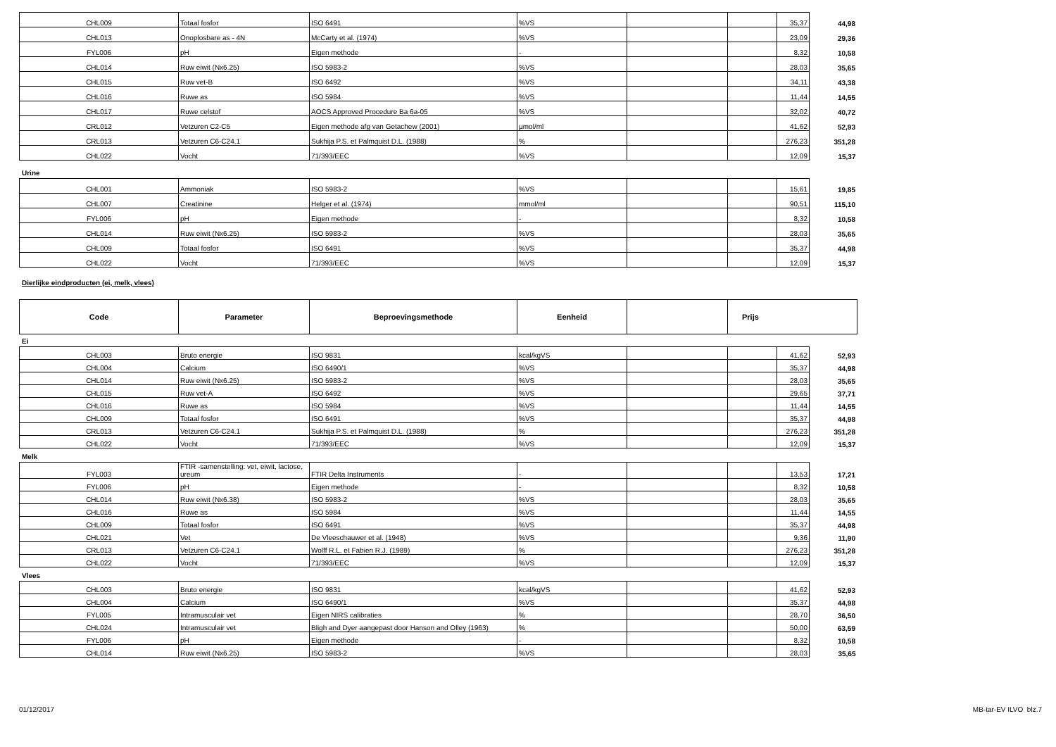| CHL009 | Totaal fosfor | ISO 6491 | %VS | | | 35,37 | 44,98 |
| CHL013 | Onoplosbare as - 4N | McCarty et al. (1974) | %VS | | | 23,09 | 29,36 |
| FYL006 | pH | Eigen methode | - | | | 8,32 | 10,58 |
| CHL014 | Ruw eiwit (Nx6.25) | ISO 5983-2 | %VS | | | 28,03 | 35,65 |
| CHL015 | Ruw vet-B | ISO 6492 | %VS | | | 34,11 | 43,38 |
| CHL016 | Ruwe as | ISO 5984 | %VS | | | 11,44 | 14,55 |
| CHL017 | Ruwe celstof | AOCS Approved Procedure Ba 6a-05 | %VS | | | 32,02 | 40,72 |
| CRL012 | Vetzuren C2-C5 | Eigen methode afg van Getachew (2001) | µmol/ml | | | 41,62 | 52,93 |
| CRL013 | Vetzuren C6-C24.1 | Sukhija P.S. et Palmquist D.L. (1988) | % | | | 276,23 | 351,28 |
| CHL022 | Vocht | 71/393/EEC | %VS | | | 12,09 | 15,37 |
Urine
| CHL001 | Ammoniak | ISO 5983-2 | %VS | | | 15,61 | 19,85 |
| CHL007 | Creatinine | Helger et al. (1974) | mmol/ml | | | 90,51 | 115,10 |
| FYL006 | pH | Eigen methode | - | | | 8,32 | 10,58 |
| CHL014 | Ruw eiwit (Nx6.25) | ISO 5983-2 | %VS | | | 28,03 | 35,65 |
| CHL009 | Totaal fosfor | ISO 6491 | %VS | | | 35,37 | 44,98 |
| CHL022 | Vocht | 71/393/EEC | %VS | | | 12,09 | 15,37 |
Dierlijke eindproducten (ei, melk, vlees)
| Code | Parameter | Beproevingsmethode | Eenheid | | Prijs |
| --- | --- | --- | --- | --- | --- |
Ei
| CHL003 | Bruto energie | ISO 9831 | kcal/kgVS | | | 41,62 | 52,93 |
| CHL004 | Calcium | ISO 6490/1 | %VS | | | 35,37 | 44,98 |
| CHL014 | Ruw eiwit (Nx6.25) | ISO 5983-2 | %VS | | | 28,03 | 35,65 |
| CHL015 | Ruw vet-A | ISO 6492 | %VS | | | 29,65 | 37,71 |
| CHL016 | Ruwe as | ISO 5984 | %VS | | | 11,44 | 14,55 |
| CHL009 | Totaal fosfor | ISO 6491 | %VS | | | 35,37 | 44,98 |
| CRL013 | Vetzuren C6-C24.1 | Sukhija P.S. et Palmquist D.L. (1988) | % | | | 276,23 | 351,28 |
| CHL022 | Vocht | 71/393/EEC | %VS | | | 12,09 | 15,37 |
Melk
| FYL003 | FTIR -samenstelling: vet, eiwit, lactose, ureum | FTIR Delta Instruments | - | | | 13,53 | 17,21 |
| FYL006 | pH | Eigen methode | - | | | 8,32 | 10,58 |
| CHL014 | Ruw eiwit (Nx6.38) | ISO 5983-2 | %VS | | | 28,03 | 35,65 |
| CHL016 | Ruwe as | ISO 5984 | %VS | | | 11,44 | 14,55 |
| CHL009 | Totaal fosfor | ISO 6491 | %VS | | | 35,37 | 44,98 |
| CHL021 | Vet | De Vleeschauwer et al. (1948) | %VS | | | 9,36 | 11,90 |
| CRL013 | Vetzuren C6-C24.1 | Wolff R.L. et Fabien R.J. (1989) | % | | | 276,23 | 351,28 |
| CHL022 | Vocht | 71/393/EEC | %VS | | | 12,09 | 15,37 |
Vlees
| CHL003 | Bruto energie | ISO 9831 | kcal/kgVS | | | 41,62 | 52,93 |
| CHL004 | Calcium | ISO 6490/1 | %VS | | | 35,37 | 44,98 |
| FYL005 | Intramusculair vet | Eigen NIRS calibraties | % | | | 28,70 | 36,50 |
| CHL024 | Intramusculair vet | Bligh and Dyer aangepast door Hanson and Olley (1963) | % | | | 50,00 | 63,59 |
| FYL006 | pH | Eigen methode | - | | | 8,32 | 10,58 |
| CHL014 | Ruw eiwit (Nx6.25) | ISO 5983-2 | %VS | | | 28,03 | 35,65 |
01/12/2017 MB-tar-EV ILVO blz.7